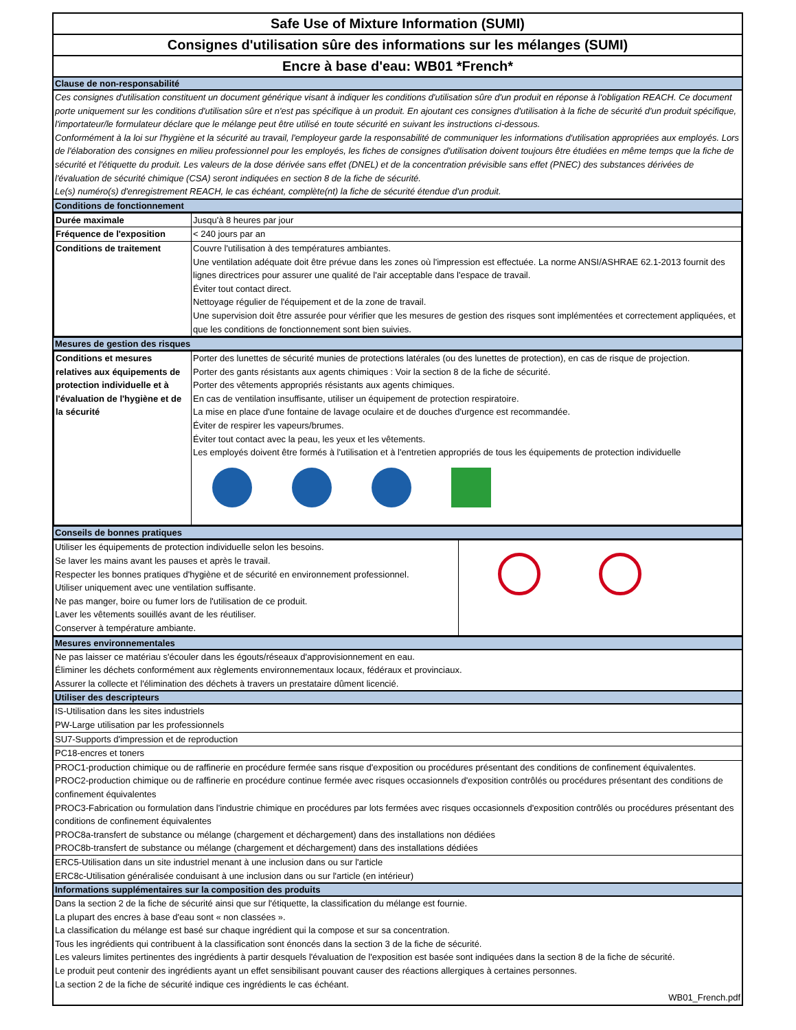Safe Use of Mixture Information (SUMI)
Consignes d'utilisation sûre des informations sur les mélanges (SUMI)
Encre à base d'eau: WB01 *French*
Clause de non-responsabilité
Ces consignes d'utilisation constituent un document générique visant à indiquer les conditions d'utilisation sûre d'un produit en réponse à l'obligation REACH. Ce document porte uniquement sur les conditions d'utilisation sûre et n'est pas spécifique à un produit. En ajoutant ces consignes d'utilisation à la fiche de sécurité d'un produit spécifique, l'importateur/le formulateur déclare que le mélange peut être utilisé en toute sécurité en suivant les instructions ci-dessous.
Conformément à la loi sur l'hygiène et la sécurité au travail, l'employeur garde la responsabilité de communiquer les informations d'utilisation appropriées aux employés. Lors de l'élaboration des consignes en milieu professionnel pour les employés, les fiches de consignes d'utilisation doivent toujours être étudiées en même temps que la fiche de sécurité et l'étiquette du produit. Les valeurs de la dose dérivée sans effet (DNEL) et de la concentration prévisible sans effet (PNEC) des substances dérivées de l'évaluation de sécurité chimique (CSA) seront indiquées en section 8 de la fiche de sécurité.
Le(s) numéro(s) d'enregistrement REACH, le cas échéant, complète(nt) la fiche de sécurité étendue d'un produit.
Conditions de fonctionnement
| Durée maximale | Jusqu'à 8 heures par jour |
| Fréquence de l'exposition | < 240 jours par an |
| Conditions de traitement | Couvre l'utilisation à des températures ambiantes. Une ventilation adéquate doit être prévue dans les zones où l'impression est effectuée. La norme ANSI/ASHRAE 62.1-2013 fournit des lignes directrices pour assurer une qualité de l'air acceptable dans l'espace de travail. Éviter tout contact direct. Nettoyage régulier de l'équipement et de la zone de travail. Une supervision doit être assurée pour vérifier que les mesures de gestion des risques sont implémentées et correctement appliquées, et que les conditions de fonctionnement sont bien suivies. |
Mesures de gestion des risques
| Conditions et mesures relatives aux équipements de protection individuelle et à l'évaluation de l'hygiène et de la sécurité | Porter des lunettes de sécurité munies de protections latérales (ou des lunettes de protection), en cas de risque de projection. Porter des gants résistants aux agents chimiques : Voir la section 8 de la fiche de sécurité. Porter des vêtements appropriés résistants aux agents chimiques. En cas de ventilation insuffisante, utiliser un équipement de protection respiratoire. La mise en place d'une fontaine de lavage oculaire et de douches d'urgence est recommandée. Éviter de respirer les vapeurs/brumes. Éviter tout contact avec la peau, les yeux et les vêtements. Les employés doivent être formés à l'utilisation et à l'entretien appropriés de tous les équipements de protection individuelle |
Conseils de bonnes pratiques
| Utiliser les équipements de protection individuelle selon les besoins. Se laver les mains avant les pauses et après le travail. Respecter les bonnes pratiques d'hygiène et de sécurité en environnement professionnel. Utiliser uniquement avec une ventilation suffisante. Ne pas manger, boire ou fumer lors de l'utilisation de ce produit. Laver les vêtements souillés avant de les réutiliser. Conserver à température ambiante. | |
Mesures environnementales
Ne pas laisser ce matériau s'écouler dans les égouts/réseaux d'approvisionnement en eau.
Éliminer les déchets conformément aux règlements environnementaux locaux, fédéraux et provinciaux.
Assurer la collecte et l'élimination des déchets à travers un prestataire dûment licencié.
Utiliser des descripteurs
IS-Utilisation dans les sites industriels
PW-Large utilisation par les professionnels
SU7-Supports d'impression et de reproduction
PC18-encres et toners
PROC1-production chimique ou de raffinerie en procédure fermée sans risque d'exposition ou procédures présentant des conditions de confinement équivalentes.
PROC2-production chimique ou de raffinerie en procédure continue fermée avec risques occasionnels d'exposition contrôlés ou procédures présentant des conditions de confinement équivalentes
PROC3-Fabrication ou formulation dans l'industrie chimique en procédures par lots fermées avec risques occasionnels d'exposition contrôlés ou procédures présentant des conditions de confinement équivalentes
PROC8a-transfert de substance ou mélange (chargement et déchargement) dans des installations non dédiées
PROC8b-transfert de substance ou mélange (chargement et déchargement) dans des installations dédiées
ERC5-Utilisation dans un site industriel menant à une inclusion dans ou sur l'article
ERC8c-Utilisation généralisée conduisant à une inclusion dans ou sur l'article (en intérieur)
Informations supplémentaires sur la composition des produits
Dans la section 2 de la fiche de sécurité ainsi que sur l'étiquette, la classification du mélange est fournie.
La plupart des encres à base d'eau sont « non classées ».
La classification du mélange est basé sur chaque ingrédient qui la compose et sur sa concentration.
Tous les ingrédients qui contribuent à la classification sont énoncés dans la section 3 de la fiche de sécurité.
Les valeurs limites pertinentes des ingrédients à partir desquels l'évaluation de l'exposition est basée sont indiquées dans la section 8 de la fiche de sécurité.
Le produit peut contenir des ingrédients ayant un effet sensibilisant pouvant causer des réactions allergiques à certaines personnes.
La section 2 de la fiche de sécurité indique ces ingrédients le cas échéant.
WB01_French.pdf